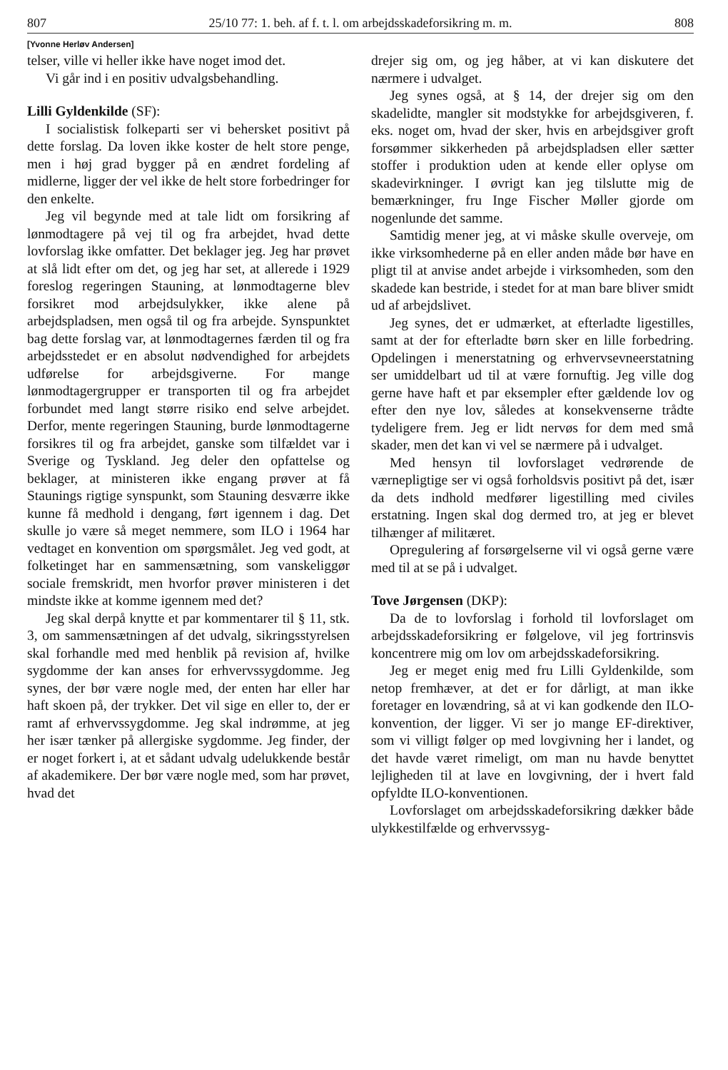807 25/10 77: 1. beh. af f. t. l. om arbejdsskadeforsikring m. m. 808
[Yvonne Herløv Andersen]
telser, ville vi heller ikke have noget imod det.
Vi går ind i en positiv udvalgsbehandling.
Lilli Gyldenkilde (SF):
I socialistisk folkeparti ser vi behersket positivt på dette forslag. Da loven ikke koster de helt store penge, men i høj grad bygger på en ændret fordeling af midlerne, ligger der vel ikke de helt store forbedringer for den enkelte.
Jeg vil begynde med at tale lidt om forsikring af lønmodtagere på vej til og fra arbejdet, hvad dette lovforslag ikke omfatter. Det beklager jeg. Jeg har prøvet at slå lidt efter om det, og jeg har set, at allerede i 1929 foreslog regeringen Stauning, at lønmodtagerne blev forsikret mod arbejdsulykker, ikke alene på arbejdspladsen, men også til og fra arbejde. Synspunktet bag dette forslag var, at lønmodtagernes færden til og fra arbejdsstedet er en absolut nødvendighed for arbejdets udførelse for arbejdsgiverne. For mange lønmodtagergrupper er transporten til og fra arbejdet forbundet med langt større risiko end selve arbejdet. Derfor, mente regeringen Stauning, burde lønmodtagerne forsikres til og fra arbejdet, ganske som tilfældet var i Sverige og Tyskland. Jeg deler den opfattelse og beklager, at ministeren ikke engang prøver at få Staunings rigtige synspunkt, som Stauning desværre ikke kunne få medhold i dengang, ført igennem i dag. Det skulle jo være så meget nemmere, som ILO i 1964 har vedtaget en konvention om spørgsmålet. Jeg ved godt, at folketinget har en sammensætning, som vanskeliggør sociale fremskridt, men hvorfor prøver ministeren i det mindste ikke at komme igennem med det?
Jeg skal derpå knytte et par kommentarer til § 11, stk. 3, om sammensætningen af det udvalg, sikringsstyrelsen skal forhandle med med henblik på revision af, hvilke sygdomme der kan anses for erhvervssygdomme. Jeg synes, der bør være nogle med, der enten har eller har haft skoen på, der trykker. Det vil sige en eller to, der er ramt af erhvervssygdomme. Jeg skal indrømme, at jeg her især tænker på allergiske sygdomme. Jeg finder, der er noget forkert i, at et sådant udvalg udelukkende består af akademikere. Der bør være nogle med, som har prøvet, hvad det
drejer sig om, og jeg håber, at vi kan diskutere det nærmere i udvalget.
Jeg synes også, at § 14, der drejer sig om den skadelidte, mangler sit modstykke for arbejdsgiveren, f. eks. noget om, hvad der sker, hvis en arbejdsgiver groft forsømmer sikkerheden på arbejdspladsen eller sætter stoffer i produktion uden at kende eller oplyse om skadevirkninger. I øvrigt kan jeg tilslutte mig de bemærkninger, fru Inge Fischer Møller gjorde om nogenlunde det samme.
Samtidig mener jeg, at vi måske skulle overveje, om ikke virksomhederne på en eller anden måde bør have en pligt til at anvise andet arbejde i virksomheden, som den skadede kan bestride, i stedet for at man bare bliver smidt ud af arbejdslivet.
Jeg synes, det er udmærket, at efterladte ligestilles, samt at der for efterladte børn sker en lille forbedring. Opdelingen i menerstatning og erhvervsevneerstatning ser umiddelbart ud til at være fornuftig. Jeg ville dog gerne have haft et par eksempler efter gældende lov og efter den nye lov, således at konsekvenserne trådte tydeligere frem. Jeg er lidt nervøs for dem med små skader, men det kan vi vel se nærmere på i udvalget.
Med hensyn til lovforslaget vedrørende de værnepligtige ser vi også forholdsvis positivt på det, især da dets indhold medfører ligestilling med civiles erstatning. Ingen skal dog dermed tro, at jeg er blevet tilhænger af militæret.
Opregulering af forsørgelserne vil vi også gerne være med til at se på i udvalget.
Tove Jørgensen (DKP):
Da de to lovforslag i forhold til lovforslaget om arbejdsskadeforsikring er følgelove, vil jeg fortrinsvis koncentrere mig om lov om arbejdsskadeforsikring.
Jeg er meget enig med fru Lilli Gyldenkilde, som netop fremhæver, at det er for dårligt, at man ikke foretager en lovændring, så at vi kan godkende den ILO-konvention, der ligger. Vi ser jo mange EF-direktiver, som vi villigt følger op med lovgivning her i landet, og det havde været rimeligt, om man nu havde benyttet lejligheden til at lave en lovgivning, der i hvert fald opfyldte ILO-konventionen.
Lovforslaget om arbejdsskadeforsikring dækker både ulykkestilfælde og erhvervssyg-